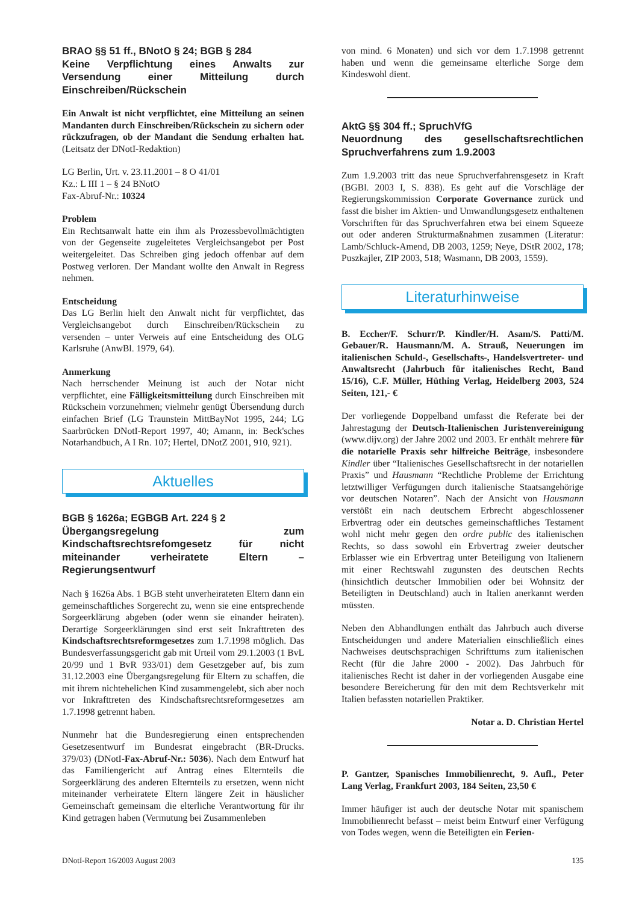BRAO §§ 51 ff., BNotO § 24; BGB § 284
Keine Verpflichtung eines Anwalts zur Versendung einer Mitteilung durch Einschreiben/Rückschein
Ein Anwalt ist nicht verpflichtet, eine Mitteilung an seinen Mandanten durch Einschreiben/Rückschein zu sichern oder rückzufragen, ob der Mandant die Sendung erhalten hat. (Leitsatz der DNotI-Redaktion)
LG Berlin, Urt. v. 23.11.2001 – 8 O 41/01
Kz.: L III 1 – § 24 BNotO
Fax-Abruf-Nr.: 10324
Problem
Ein Rechtsanwalt hatte ein ihm als Prozessbevollmächtigten von der Gegenseite zugeleitetes Vergleichsangebot per Post weitergeleitet. Das Schreiben ging jedoch offenbar auf dem Postweg verloren. Der Mandant wollte den Anwalt in Regress nehmen.
Entscheidung
Das LG Berlin hielt den Anwalt nicht für verpflichtet, das Vergleichsangebot durch Einschreiben/Rückschein zu versenden – unter Verweis auf eine Entscheidung des OLG Karlsruhe (AnwBl. 1979, 64).
Anmerkung
Nach herrschender Meinung ist auch der Notar nicht verpflichtet, eine Fälligkeitsmitteilung durch Einschreiben mit Rückschein vorzunehmen; vielmehr genügt Übersendung durch einfachen Brief (LG Traunstein MittBayNot 1995, 244; LG Saarbrücken DNotI-Report 1997, 40; Amann, in: Beck'sches Notarhandbuch, A I Rn. 107; Hertel, DNotZ 2001, 910, 921).
Aktuelles
BGB § 1626a; EGBGB Art. 224 § 2
Übergangsregelung zum Kindschaftsrechtsrefomgesetz für nicht miteinander verheiratete Eltern – Regierungsentwurf
Nach § 1626a Abs. 1 BGB steht unverheirateten Eltern dann ein gemeinschaftliches Sorgerecht zu, wenn sie eine entsprechende Sorgeerklärung abgeben (oder wenn sie einander heiraten). Derartige Sorgeerklärungen sind erst seit Inkrafttreten des Kindschaftsrechtsreformgesetzes zum 1.7.1998 möglich. Das Bundesverfassungsgericht gab mit Urteil vom 29.1.2003 (1 BvL 20/99 und 1 BvR 933/01) dem Gesetzgeber auf, bis zum 31.12.2003 eine Übergangsregelung für Eltern zu schaffen, die mit ihrem nichtehelichen Kind zusammengelebt, sich aber noch vor Inkrafttreten des Kindschaftsrechtsreformgesetzes am 1.7.1998 getrennt haben.
Nunmehr hat die Bundesregierung einen entsprechenden Gesetzesentwurf im Bundesrat eingebracht (BR-Drucks. 379/03) (DNotI-Fax-Abruf-Nr.: 5036). Nach dem Entwurf hat das Familiengericht auf Antrag eines Elternteils die Sorgeerklärung des anderen Elternteils zu ersetzen, wenn nicht miteinander verheiratete Eltern längere Zeit in häuslicher Gemeinschaft gemeinsam die elterliche Verantwortung für ihr Kind getragen haben (Vermutung bei Zusammenleben
von mind. 6 Monaten) und sich vor dem 1.7.1998 getrennt haben und wenn die gemeinsame elterliche Sorge dem Kindeswohl dient.
AktG §§ 304 ff.; SpruchVfG
Neuordnung des gesellschaftsrechtlichen Spruchverfahrens zum 1.9.2003
Zum 1.9.2003 tritt das neue Spruchverfahrensgesetz in Kraft (BGBl. 2003 I, S. 838). Es geht auf die Vorschläge der Regierungskommission Corporate Governance zurück und fasst die bisher im Aktien- und Umwandlungsgesetz enthaltenen Vorschriften für das Spruchverfahren etwa bei einem Squeeze out oder anderen Strukturmaßnahmen zusammen (Literatur: Lamb/Schluck-Amend, DB 2003, 1259; Neye, DStR 2002, 178; Puszkajler, ZIP 2003, 518; Wasmann, DB 2003, 1559).
Literaturhinweise
B. Eccher/F. Schurr/P. Kindler/H. Asam/S. Patti/M. Gebauer/R. Hausmann/M. A. Strauß, Neuerungen im italienischen Schuld-, Gesellschafts-, Handelsvertreter- und Anwaltsrecht (Jahrbuch für italienisches Recht, Band 15/16), C.F. Müller, Hüthing Verlag, Heidelberg 2003, 524 Seiten, 121,- €
Der vorliegende Doppelband umfasst die Referate bei der Jahrestagung der Deutsch-Italienischen Juristenvereinigung (www.dijv.org) der Jahre 2002 und 2003. Er enthält mehrere für die notarielle Praxis sehr hilfreiche Beiträge, insbesondere Kindler über “Italienisches Gesellschaftsrecht in der notariellen Praxis” und Hausmann “Rechtliche Probleme der Errichtung letztwilliger Verfügungen durch italienische Staatsangehörige vor deutschen Notaren”. Nach der Ansicht von Hausmann verstößt ein nach deutschem Erbrecht abgeschlossener Erbvertrag oder ein deutsches gemeinschaftliches Testament wohl nicht mehr gegen den ordre public des italienischen Rechts, so dass sowohl ein Erbvertrag zweier deutscher Erblasser wie ein Erbvertrag unter Beteiligung von Italienern mit einer Rechtswahl zugunsten des deutschen Rechts (hinsichtlich deutscher Immobilien oder bei Wohnsitz der Beteiligten in Deutschland) auch in Italien anerkannt werden müssten.
Neben den Abhandlungen enthält das Jahrbuch auch diverse Entscheidungen und andere Materialien einschließlich eines Nachweises deutschsprachigen Schrifttums zum italienischen Recht (für die Jahre 2000 - 2002). Das Jahrbuch für italienisches Recht ist daher in der vorliegenden Ausgabe eine besondere Bereicherung für den mit dem Rechtsverkehr mit Italien befassten notariellen Praktiker.
Notar a. D. Christian Hertel
P. Gantzer, Spanisches Immobilienrecht, 9. Aufl., Peter Lang Verlag, Frankfurt 2003, 184 Seiten, 23,50 €
Immer häufiger ist auch der deutsche Notar mit spanischem Immobilienrecht befasst – meist beim Entwurf einer Verfügung von Todes wegen, wenn die Beteiligten ein Ferien-
DNotI-Report 16/2003 August 2003 135